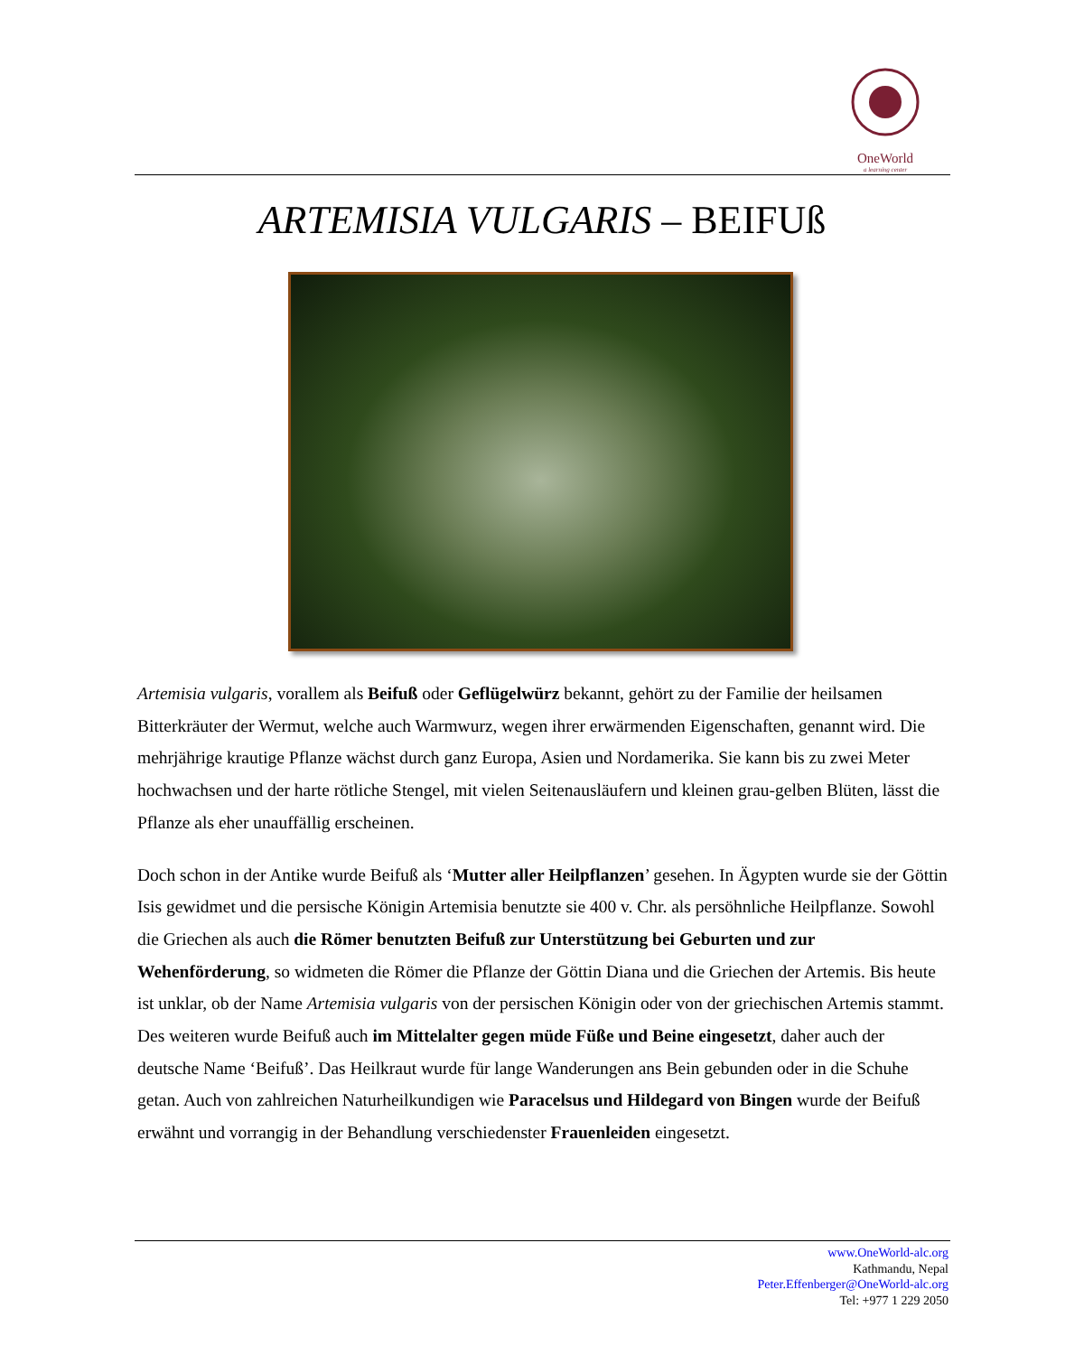OneWorld
a learning center
ARTEMISIA VULGARIS – BEIFUß
Artemisia vulgaris, vorallem als Beifuß oder Geflügelwürz bekannt, gehört zu der Familie der heilsamen Bitterkräuter der Wermut, welche auch Warmwurz, wegen ihrer erwärmenden Eigenschaften, genannt wird. Die mehrjährige krautige Pflanze wächst durch ganz Europa, Asien und Nordamerika. Sie kann bis zu zwei Meter hochwachsen und der harte rötliche Stengel, mit vielen Seitenausläufern und kleinen grau-gelben Blüten, lässt die Pflanze als eher unauffällig erscheinen.
Doch schon in der Antike wurde Beifuß als ‘Mutter aller Heilpflanzen’ gesehen. In Ägypten wurde sie der Göttin Isis gewidmet und die persische Königin Artemisia benutzte sie 400 v. Chr. als persöhnliche Heilpflanze. Sowohl die Griechen als auch die Römer benutzten Beifuß zur Unterstützung bei Geburten und zur Wehenförderung, so widmeten die Römer die Pflanze der Göttin Diana und die Griechen der Artemis. Bis heute ist unklar, ob der Name Artemisia vulgaris von der persischen Königin oder von der griechischen Artemis stammt. Des weiteren wurde Beifuß auch im Mittelalter gegen müde Füße und Beine eingesetzt, daher auch der deutsche Name ‘Beifuß’. Das Heilkraut wurde für lange Wanderungen ans Bein gebunden oder in die Schuhe getan. Auch von zahlreichen Naturheilkundigen wie Paracelsus und Hildegard von Bingen wurde der Beifuß erwähnt und vorrangig in der Behandlung verschiedenster Frauenleiden eingesetzt.
www.OneWorld-alc.org
Kathmandu, Nepal
Peter.Effenberger@OneWorld-alc.org
Tel: +977 1 229 2050